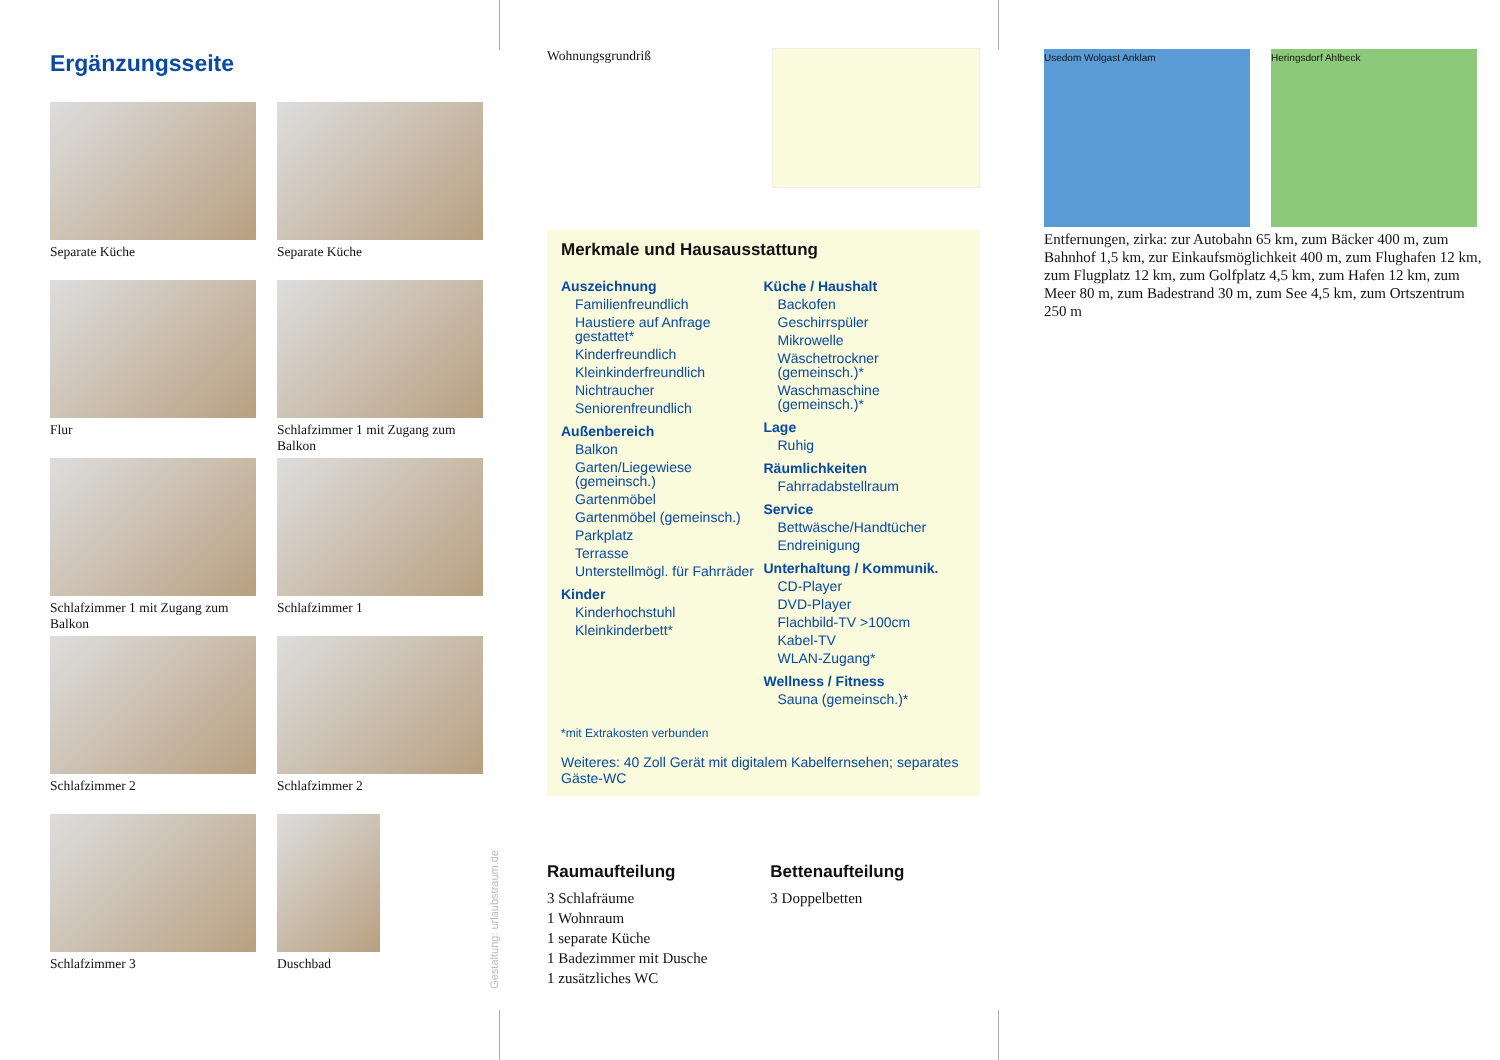Ergänzungsseite
Separate Küche
Separate Küche
Flur
Schlafzimmer 1 mit Zugang zum Balkon
Schlafzimmer 1 mit Zugang zum Balkon
Schlafzimmer 1
Schlafzimmer 2
Schlafzimmer 2
Schlafzimmer 3
Duschbad
Gestaltung: urlaubstraum.de
Wohnungsgrundriß
Merkmale und Hausausstattung
Auszeichnung
Familienfreundlich
Haustiere auf Anfrage gestattet*
Kinderfreundlich
Kleinkinderfreundlich
Nichtraucher
Seniorenfreundlich
Außenbereich
Balkon
Garten/Liegewiese (gemeinsch.)
Gartenmöbel
Gartenmöbel (gemeinsch.)
Parkplatz
Terrasse
Unterstellmögl. für Fahrräder
Kinder
Kinderhochstuhl
Kleinkinderbett*
Küche / Haushalt
Backofen
Geschirrspüler
Mikrowelle
Wäschetrockner (gemeinsch.)*
Waschmaschine (gemeinsch.)*
Lage
Ruhig
Räumlichkeiten
Fahrradabstellraum
Service
Bettwäsche/Handtücher
Endreinigung
Unterhaltung / Kommunik.
CD-Player
DVD-Player
Flachbild-TV >100cm
Kabel-TV
WLAN-Zugang*
Wellness / Fitness
Sauna (gemeinsch.)*
*mit Extrakosten verbunden
Weiteres: 40 Zoll Gerät mit digitalem Kabelfernsehen; separates Gäste-WC
Raumaufteilung
3 Schlafräume
1 Wohnraum
1 separate Küche
1 Badezimmer mit Dusche
1 zusätzliches WC
Bettenaufteilung
3 Doppelbetten
Usedom Wolgast Anklam Heringsdorf Ahlbeck
Entfernungen, zirka: zur Autobahn 65 km, zum Bäcker 400 m, zum Bahnhof 1,5 km, zur Einkaufsmöglichkeit 400 m, zum Flughafen 12 km, zum Flugplatz 12 km, zum Golfplatz 4,5 km, zum Hafen 12 km, zum Meer 80 m, zum Badestrand 30 m, zum See 4,5 km, zum Ortszentrum 250 m